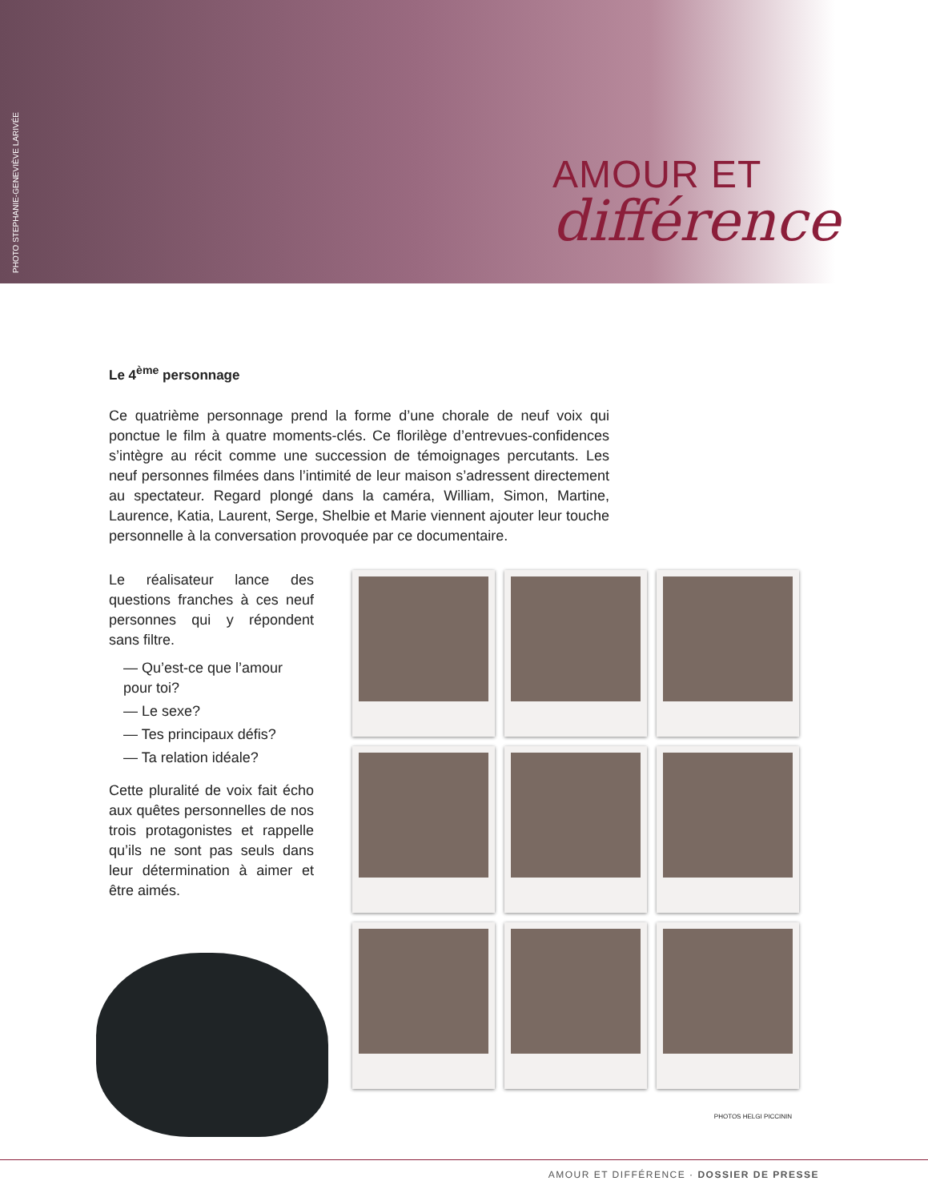PHOTO STEPHANIE-GENEVIÈVE LARIVÉE
AMOUR ET
différence
Le 4<sup>ème</sup> personnage
Ce quatrième personnage prend la forme d’une chorale de neuf voix qui ponctue le film à quatre moments-clés. Ce florilège d’entrevues-confidences s’intègre au récit comme une succession de témoignages percutants. Les neuf personnes filmées dans l’intimité de leur maison s’adressent directement au spectateur. Regard plongé dans la caméra, William, Simon, Martine, Laurence, Katia, Laurent, Serge, Shelbie et Marie viennent ajouter leur touche personnelle à la conversation provoquée par ce documentaire.
Le réalisateur lance des questions franches à ces neuf personnes qui y répondent sans filtre.
— Qu’est-ce que l’amour pour toi?
— Le sexe?
— Tes principaux défis?
— Ta relation idéale?
Cette pluralité de voix fait écho aux quêtes personnelles de nos trois protagonistes et rappelle qu’ils ne sont pas seuls dans leur détermination à aimer et être aimés.
PHOTOS HELGI PICCININ
AMOUR ET DIFFÉRENCE · DOSSIER DE PRESSE